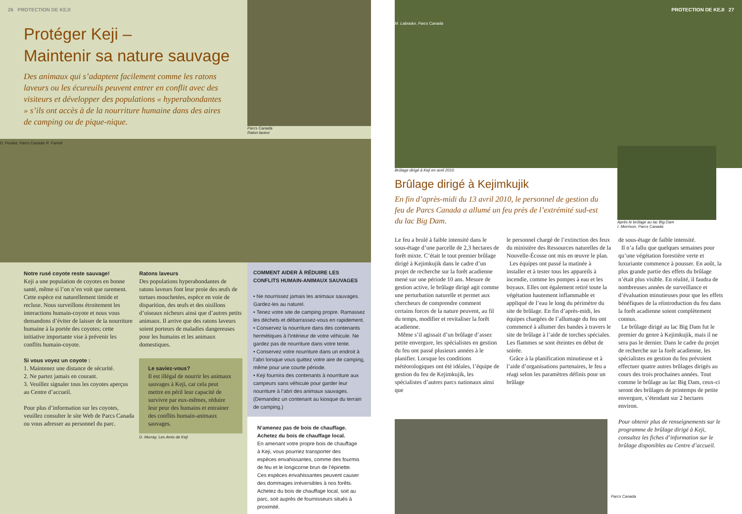26 PROTECTION DE KEJI
Protéger Keji –
Maintenir sa nature sauvage
Des animaux qui s’adaptent facilement comme les ratons laveurs ou les écureuils peuvent entrer en conflit avec des visiteurs et développer des populations « hyperabondantes » s’ils ont accès à de la nourriture humaine dans des aires de camping ou de pique-nique.
Parcs Canada
Raton laveur
D. Pouliot, Parcs Canada R. Farrell
Notre rusé coyote reste sauvage!
Keji a une population de coyotes en bonne santé, même si l’on n’en voit que rarement. Cette espèce est naturellement timide et recluse. Nous surveillons étroitement les interactions humain-coyote et nous vous demandons d’éviter de laisser de la nourriture humaine à la portée des coyotes; cette initiative importante vise à prévenir les conflits humain-coyote.
Si vous voyez un coyote :
1. Maintenez une distance de sécurité.
2. Ne partez jamais en courant.
3. Veuillez signaler tous les coyotes aperçus au Centre d’accueil.
Pour plus d’information sur les coyotes, veuillez consulter le site Web de Parcs Canada ou vous adresser au personnel du parc.
Ratons laveurs
Des populations hyperabondantes de ratons laveurs font leur proie des œufs de tortues mouchetées, espèce en voie de disparition, des œufs et des oisillons d’oiseaux nicheurs ainsi que d’autres petits animaux. Il arrive que des ratons laveurs soient porteurs de maladies dangereuses pour les humains et les animaux domestiques.
Le saviez-vous?
Il est illégal de nourrir les animaux sauvages à Keji, car cela peut mettre en péril leur capacité de survivre par eux-mêmes, réduire leur peur des humains et entrainer des conflits humain-animaux sauvages.
D. Murray, Les Amis de Keji
COMMENT AIDER À RÉDUIRE LES CONFLITS HUMAIN-ANIMAUX SAUVAGES
• Ne nourrissez jamais les animaux sauvages. Gardez-les au naturel.
• Tenez votre site de camping propre. Ramassez les déchets et débarrassez-vous en rapidement.
• Conservez la nourriture dans des contenants hermétiques à l’intérieur de votre véhicule. Ne gardez pas de nourriture dans votre tente.
• Conservez votre nourriture dans un endroit à l’abri lorsque vous quittez votre aire de camping, même pour une courte période.
• Keji fournira des contenants à nourriture aux campeurs sans véhicule pour garder leur nourriture à l’abri des animaux sauvages. (Demandez un contenant au kiosque du terrain de camping.)
N’amenez pas de bois de chauffage. Achetez du bois de chauffage local.
En amenant votre propre bois de chauffage à Keji, vous pourriez transporter des espèces envahissantes, comme des fourmis de feu et le longicorne brun de l’épinette. Ces espèces envahissantes peuvent causer des dommages irréversibles à nos forêts. Achetez du bois de chauffage local, soit au parc, soit auprès de fournisseurs situés à proximité.
PROTECTION DE KEJI 27
M. Labrador, Parcs Canada
Brûlage dirigé à Keji en avril 2010
Brûlage dirigé à Kejimkujik
En fin d’après-midi du 13 avril 2010, le personnel de gestion du feu de Parcs Canada a allumé un feu près de l’extrémité sud-est du lac Big Dam.
Après le brûlage au lac Big Dam
I. Morrison, Parcs Canada
Le feu a brulé à faible intensité dans le sous-étage d’une parcelle de 2,3 hectares de forêt mixte. C’était le tout premier brûlage dirigé à Kejimkujik dans le cadre d’un projet de recherche sur la forêt acadienne mené sur une période 10 ans. Mesure de gestion active, le brûlage dirigé agit comme une perturbation naturelle et permet aux chercheurs de comprendre comment certains forces de la nature peuvent, au fil du temps, modifier et revitaliser la forêt acadienne.
Même s’il agissait d’un brûlage d’assez petite envergure, les spécialistes en gestion du feu ont passé plusieurs années à le planifier. Lorsque les conditions météorologiques ont été idéales, l’équipe de gestion du feu de Kejimkujik, les spécialistes d’autres parcs nationaux ainsi que
le personnel chargé de l’extinction des feux du ministère des Ressources naturelles de la Nouvelle-Écosse ont mis en œuvre le plan.
Les équipes ont passé la matinée à installer et à tester tous les appareils à incendie, comme les pompes à eau et les boyaux. Elles ont également retiré toute la végétation hautement inflammable et appliqué de l’eau le long du périmètre du site de brûlage. En fin d’après-midi, les équipes chargées de l’allumage du feu ont commencé à allumer des bandes à travers le site de brûlage à l’aide de torches spéciales. Les flammes se sont éteintes en début de soirée.
Grâce à la planification minutieuse et à l’aide d’organisations partenaires, le feu a réagi selon les paramètres définis pour un brûlage
de sous-étage de faible intensité.
Il n’a fallu que quelques semaines pour qu’une végétation forestière verte et luxuriante commence à pousser. En août, la plus grande partie des effets du brûlage n’était plus visible. En réalité, il faudra de nombreuses années de surveillance et d’évaluation minutieuses pour que les effets bénéfiques de la réintroduction du feu dans la forêt acadienne soient complètement connus.
Le brûlage dirigé au lac Big Dam fut le premier du genre à Kejimkujik, mais il ne sera pas le dernier. Dans le cadre du projet de recherche sur la forêt acadienne, les spécialistes en gestion du feu prévoient effectuer quatre autres brûlages dirigés au cours des trois prochaines années. Tout comme le brûlage au lac Big Dam, ceux-ci seront des brûlages de printemps de petite envergure, s’étendant sur 2 hectares environ.
Pour obtenir plus de renseignements sur le programme de brûlage dirigé à Keji, consultez les fiches d’information sur le brûlage disponibles au Centre d’accueil.
Parcs Canada